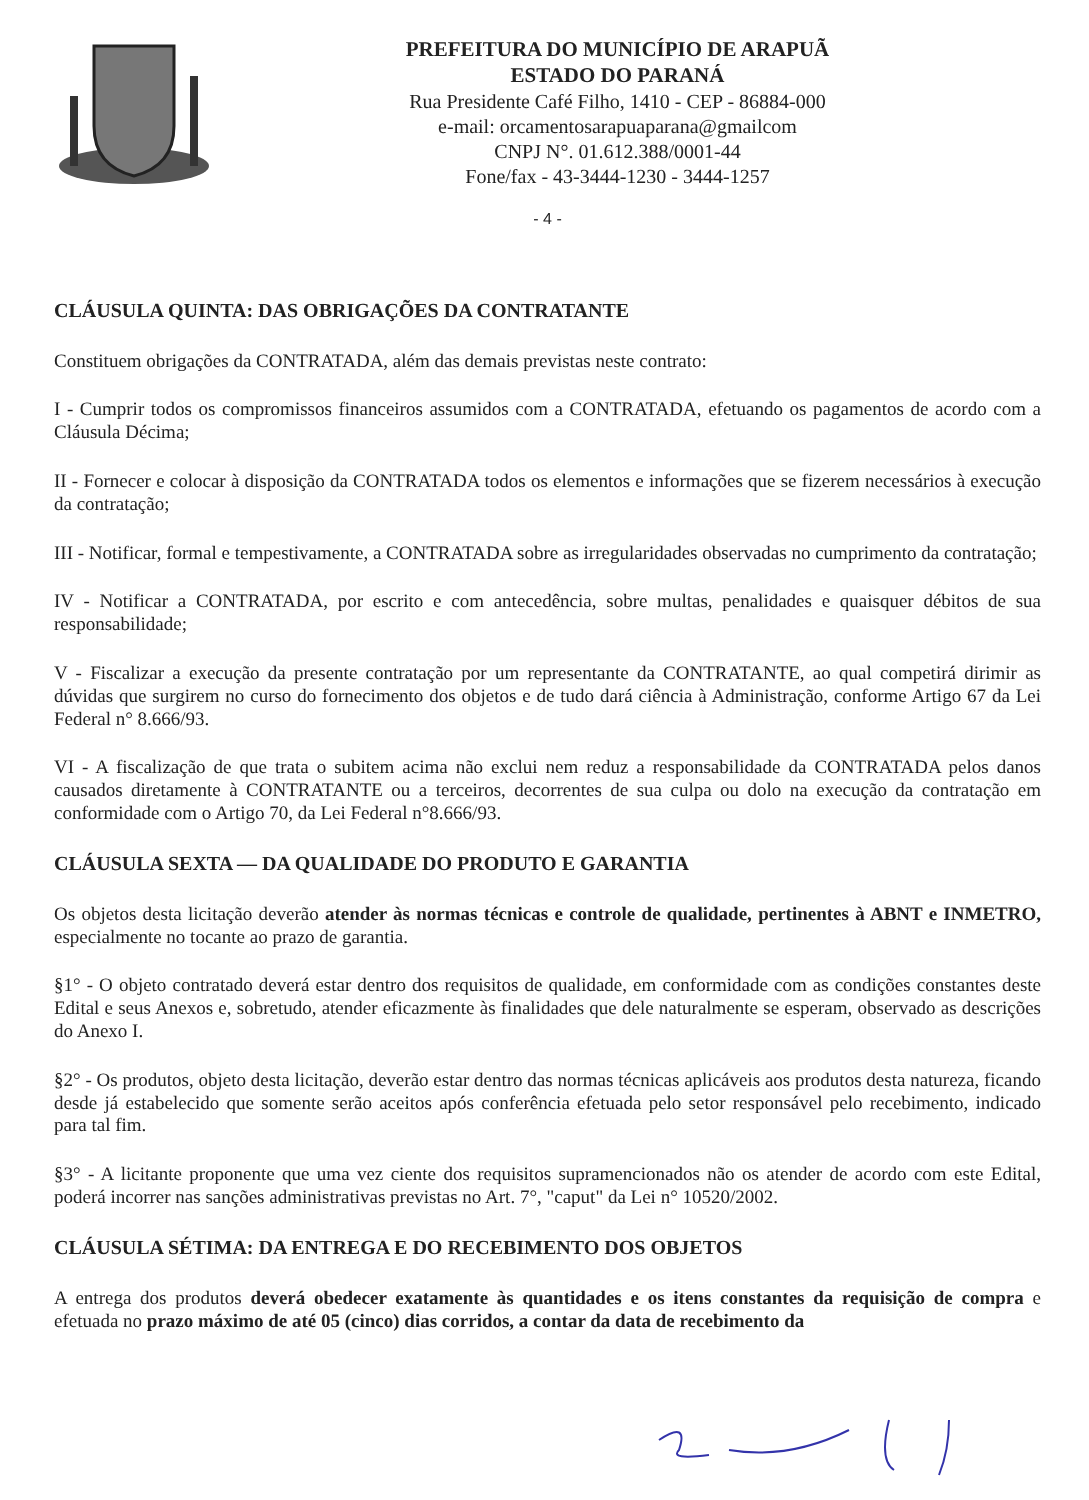PREFEITURA DO MUNICÍPIO DE ARAPUÃ
ESTADO DO PARANÁ
Rua Presidente Café Filho, 1410 - CEP - 86884-000
e-mail: orcamentosarapuaparana@gmailcom
CNPJ N°. 01.612.388/0001-44
Fone/fax - 43-3444-1230 - 3444-1257
- 4 -
CLÁUSULA QUINTA: DAS OBRIGAÇÕES DA CONTRATANTE
Constituem obrigações da CONTRATADA, além das demais previstas neste contrato:
I - Cumprir todos os compromissos financeiros assumidos com a CONTRATADA, efetuando os pagamentos de acordo com a Cláusula Décima;
II - Fornecer e colocar à disposição da CONTRATADA todos os elementos e informações que se fizerem necessários à execução da contratação;
III - Notificar, formal e tempestivamente, a CONTRATADA sobre as irregularidades observadas no cumprimento da contratação;
IV - Notificar a CONTRATADA, por escrito e com antecedência, sobre multas, penalidades e quaisquer débitos de sua responsabilidade;
V - Fiscalizar a execução da presente contratação por um representante da CONTRATANTE, ao qual competirá dirimir as dúvidas que surgirem no curso do fornecimento dos objetos e de tudo dará ciência à Administração, conforme Artigo 67 da Lei Federal n° 8.666/93.
VI - A fiscalização de que trata o subitem acima não exclui nem reduz a responsabilidade da CONTRATADA pelos danos causados diretamente à CONTRATANTE ou a terceiros, decorrentes de sua culpa ou dolo na execução da contratação em conformidade com o Artigo 70, da Lei Federal n°8.666/93.
CLÁUSULA SEXTA — DA QUALIDADE DO PRODUTO E GARANTIA
Os objetos desta licitação deverão atender às normas técnicas e controle de qualidade, pertinentes à ABNT e INMETRO, especialmente no tocante ao prazo de garantia.
§1° - O objeto contratado deverá estar dentro dos requisitos de qualidade, em conformidade com as condições constantes deste Edital e seus Anexos e, sobretudo, atender eficazmente às finalidades que dele naturalmente se esperam, observado as descrições do Anexo I.
§2° - Os produtos, objeto desta licitação, deverão estar dentro das normas técnicas aplicáveis aos produtos desta natureza, ficando desde já estabelecido que somente serão aceitos após conferência efetuada pelo setor responsável pelo recebimento, indicado para tal fim.
§3° - A licitante proponente que uma vez ciente dos requisitos supramencionados não os atender de acordo com este Edital, poderá incorrer nas sanções administrativas previstas no Art. 7°, "caput" da Lei n° 10520/2002.
CLÁUSULA SÉTIMA: DA ENTREGA E DO RECEBIMENTO DOS OBJETOS
A entrega dos produtos deverá obedecer exatamente às quantidades e os itens constantes da requisição de compra e efetuada no prazo máximo de até 05 (cinco) dias corridos, a contar da data de recebimento da